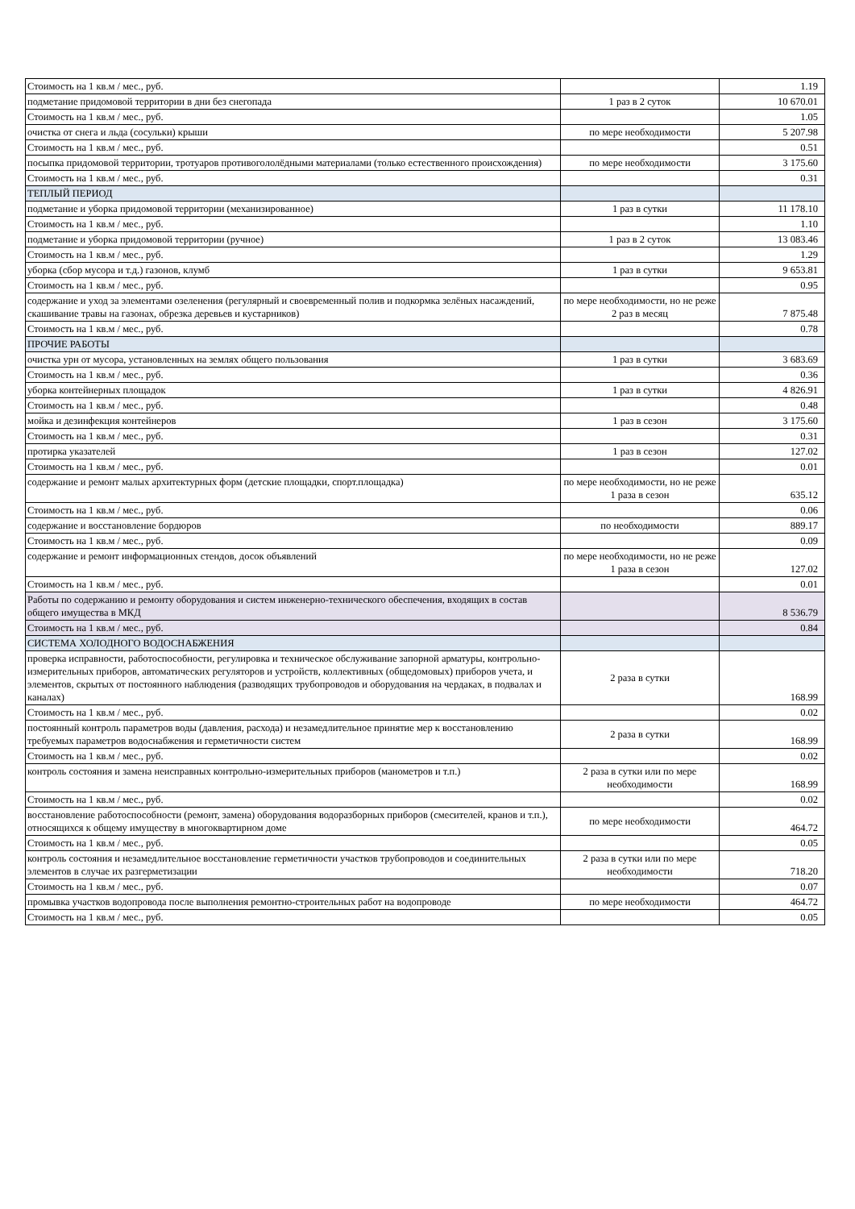| Стоимость на 1 кв.м / мес., руб. | | 1.19 |
| подметание придомовой территории в дни без снегопада | 1 раз в 2 суток | 10 670.01 |
| Стоимость на 1 кв.м / мес., руб. | | 1.05 |
| очистка от снега и льда (сосульки) крыши | по мере необходимости | 5 207.98 |
| Стоимость на 1 кв.м / мес., руб. | | 0.51 |
| посыпка придомовой территории, тротуаров противогололёдными материалами (только естественного происхождения) | по мере необходимости | 3 175.60 |
| Стоимость на 1 кв.м / мес., руб. | | 0.31 |
| ТЕПЛЫЙ ПЕРИОД | | |
| подметание и уборка придомовой территории (механизированное) | 1 раз в сутки | 11 178.10 |
| Стоимость на 1 кв.м / мес., руб. | | 1.10 |
| подметание и уборка придомовой территории (ручное) | 1 раз в 2 суток | 13 083.46 |
| Стоимость на 1 кв.м / мес., руб. | | 1.29 |
| уборка (сбор мусора и т.д.) газонов, клумб | 1 раз в сутки | 9 653.81 |
| Стоимость на 1 кв.м / мес., руб. | | 0.95 |
| содержание и уход за элементами озеленения (регулярный и своевременный полив и подкормка зелёных насаждений, скашивание травы на газонах, обрезка деревьев и кустарников) | по мере необходимости, но не реже 2 раз в месяц | 7 875.48 |
| Стоимость на 1 кв.м / мес., руб. | | 0.78 |
| ПРОЧИЕ РАБОТЫ | | |
| очистка урн от мусора, установленных на землях общего пользования | 1 раз в сутки | 3 683.69 |
| Стоимость на 1 кв.м / мес., руб. | | 0.36 |
| уборка контейнерных площадок | 1 раз в сутки | 4 826.91 |
| Стоимость на 1 кв.м / мес., руб. | | 0.48 |
| мойка и дезинфекция контейнеров | 1 раз в сезон | 3 175.60 |
| Стоимость на 1 кв.м / мес., руб. | | 0.31 |
| протирка указателей | 1 раз в сезон | 127.02 |
| Стоимость на 1 кв.м / мес., руб. | | 0.01 |
| содержание и ремонт малых архитектурных форм (детские площадки, спорт.площадка) | по мере необходимости, но не реже 1 раза в сезон | 635.12 |
| Стоимость на 1 кв.м / мес., руб. | | 0.06 |
| содержание и восстановление бордюров | по необходимости | 889.17 |
| Стоимость на 1 кв.м / мес., руб. | | 0.09 |
| содержание и ремонт информационных стендов, досок объявлений | по мере необходимости, но не реже 1 раза в сезон | 127.02 |
| Стоимость на 1 кв.м / мес., руб. | | 0.01 |
| Работы по содержанию и ремонту оборудования и систем инженерно-технического обеспечения, входящих в состав общего имущества в МКД | | 8 536.79 |
| Стоимость на 1 кв.м / мес., руб. | | 0.84 |
| СИСТЕМА ХОЛОДНОГО ВОДОСНАБЖЕНИЯ | | |
| проверка исправности, работоспособности, регулировка и техническое обслуживание запорной арматуры, контрольно-измерительных приборов, автоматических регуляторов и устройств, коллективных (общедомовых) приборов учета, и элементов, скрытых от постоянного наблюдения (разводящих трубопроводов и оборудования на чердаках, в подвалах и каналах) | 2 раза в сутки | 168.99 |
| Стоимость на 1 кв.м / мес., руб. | | 0.02 |
| постоянный контроль параметров воды (давления, расхода) и незамедлительное принятие мер к восстановлению требуемых параметров водоснабжения и герметичности систем | 2 раза в сутки | 168.99 |
| Стоимость на 1 кв.м / мес., руб. | | 0.02 |
| контроль состояния и замена неисправных контрольно-измерительных приборов (манометров и т.п.) | 2 раза в сутки или по мере необходимости | 168.99 |
| Стоимость на 1 кв.м / мес., руб. | | 0.02 |
| восстановление работоспособности (ремонт, замена) оборудования водоразборных приборов (смесителей, кранов и т.п.), относящихся к общему имуществу в многоквартирном доме | по мере необходимости | 464.72 |
| Стоимость на 1 кв.м / мес., руб. | | 0.05 |
| контроль состояния и незамедлительное восстановление герметичности участков трубопроводов и соединительных элементов в случае их разгерметизации | 2 раза в сутки или по мере необходимости | 718.20 |
| Стоимость на 1 кв.м / мес., руб. | | 0.07 |
| промывка участков водопровода после выполнения ремонтно-строительных работ на водопроводе | по мере необходимости | 464.72 |
| Стоимость на 1 кв.м / мес., руб. | | 0.05 |